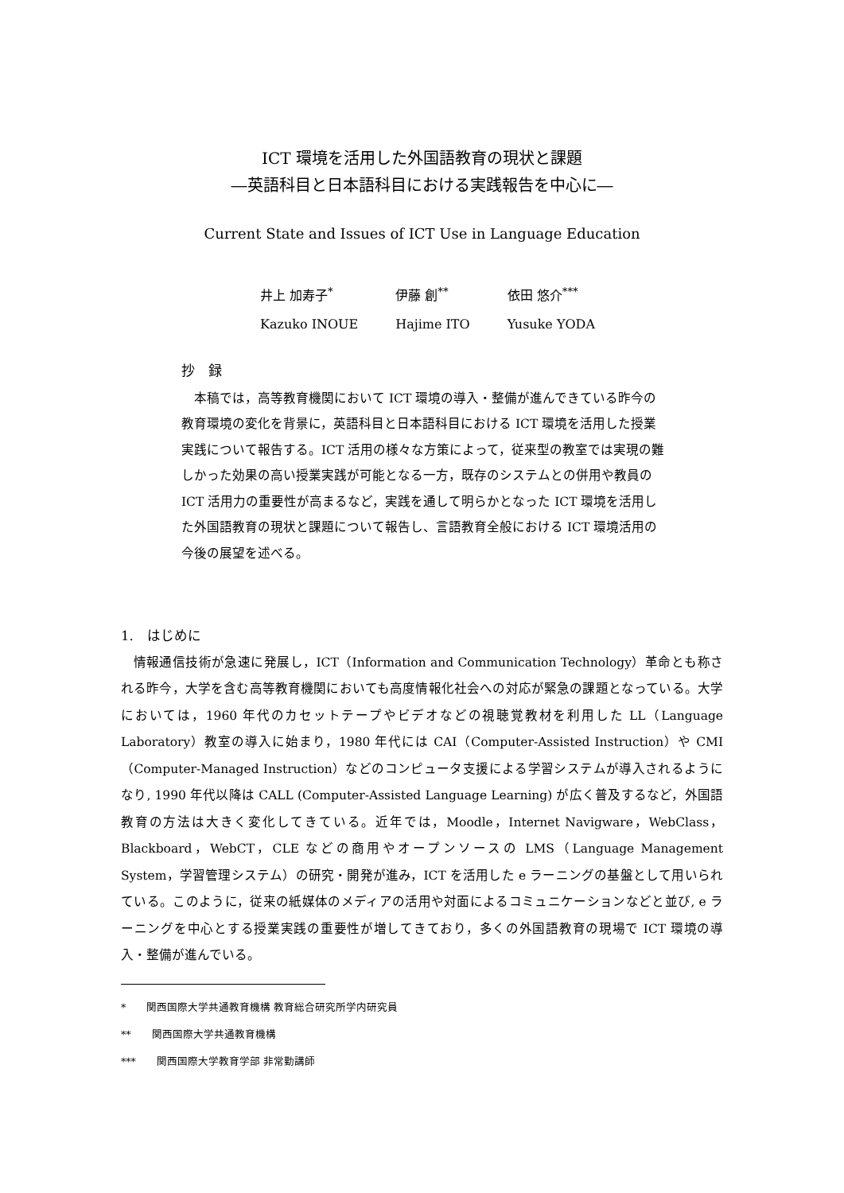ICT 環境を活用した外国語教育の現状と課題
―英語科目と日本語科目における実践報告を中心に―
Current State and Issues of ICT Use in Language Education
| 井上 加寿子<sup>*</sup> | 伊藤 創<sup>**</sup> | 依田 悠介<sup>***</sup> |
| Kazuko INOUE | Hajime ITO | Yusuke YODA |
抄　録
　本稿では，高等教育機関において ICT 環境の導入・整備が進んできている昨今の教育環境の変化を背景に，英語科目と日本語科目における ICT 環境を活用した授業実践について報告する。ICT 活用の様々な方策によって，従来型の教室では実現の難しかった効果の高い授業実践が可能となる一方，既存のシステムとの併用や教員の ICT 活用力の重要性が高まるなど，実践を通して明らかとなった ICT 環境を活用した外国語教育の現状と課題について報告し、言語教育全般における ICT 環境活用の今後の展望を述べる。
1.　はじめに
情報通信技術が急速に発展し，ICT（Information and Communication Technology）革命とも称される昨今，大学を含む高等教育機関においても高度情報化社会への対応が緊急の課題となっている。大学においては，1960 年代のカセットテープやビデオなどの視聴覚教材を利用した LL（Language Laboratory）教室の導入に始まり，1980 年代には CAI（Computer-Assisted Instruction）や CMI（Computer-Managed Instruction）などのコンピュータ支援による学習システムが導入されるようになり, 1990 年代以降は CALL (Computer-Assisted Language Learning) が広く普及するなど，外国語教育の方法は大きく変化してきている。近年では，Moodle，Internet Navigware，WebClass，Blackboard，WebCT，CLE などの商用やオープンソースの LMS（Language Management System，学習管理システム）の研究・開発が進み，ICT を活用した e ラーニングの基盤として用いられている。このように，従来の紙媒体のメディアの活用や対面によるコミュニケーションなどと並び, e ラーニングを中心とする授業実践の重要性が増してきており，多くの外国語教育の現場で ICT 環境の導入・整備が進んでいる。
*　　関西国際大学共通教育機構 教育総合研究所学内研究員
**　　関西国際大学共通教育機構
***　　関西国際大学教育学部 非常勤講師